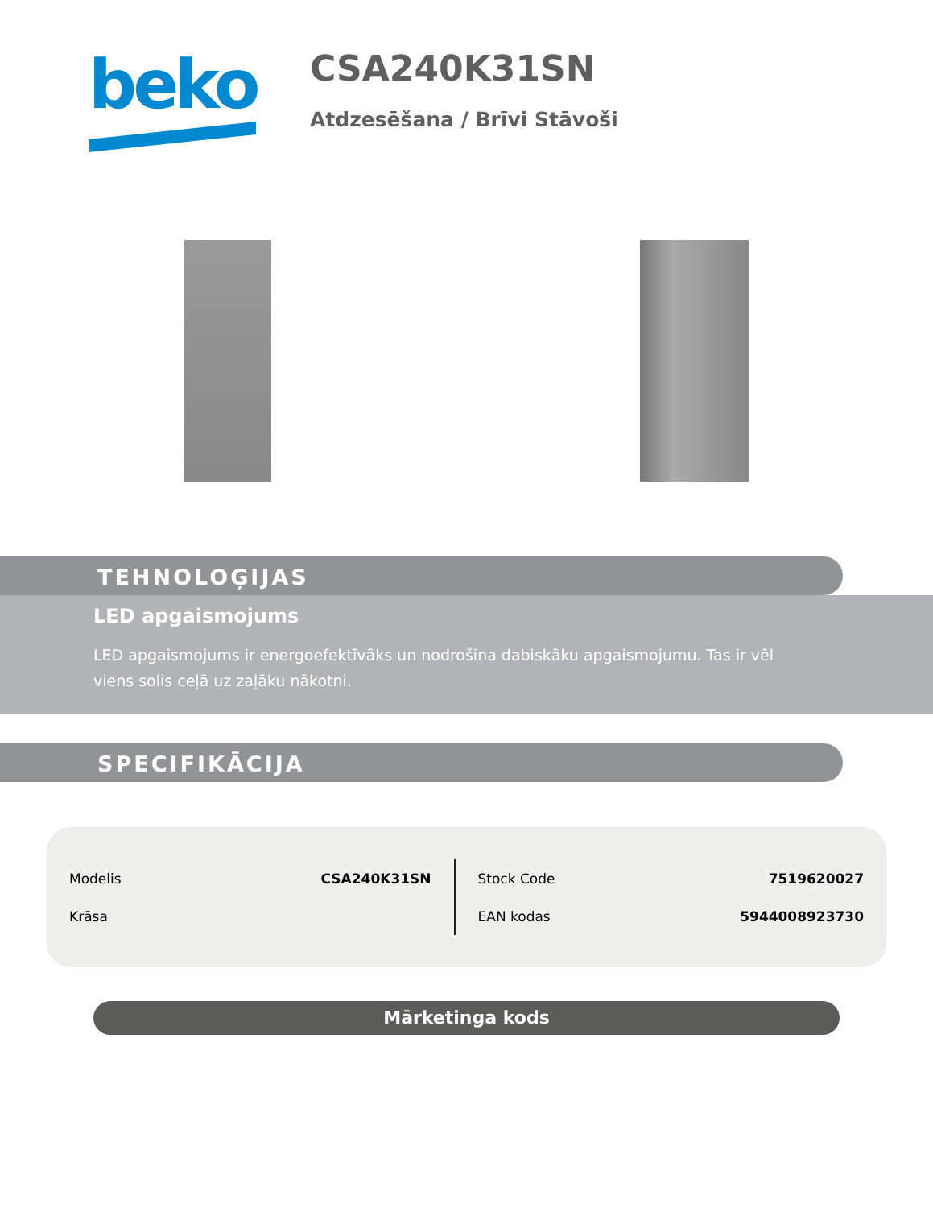beko
CSA240K31SN
Atdzesēšana / Brīvi Stāvoši
TEHNOLOĢIJAS
LED apgaismojums
LED apgaismojums ir energoefektīvāks un nodrošina dabiskāku apgaismojumu. Tas ir vēl viens solis ceļā uz zaļāku nākotni.
SPECIFIKĀCIJA
| Modelis | CSA240K31SN |
| Krāsa | |
| Stock Code | 7519620027 |
| EAN kodas | 5944008923730 |
Mārketinga kods